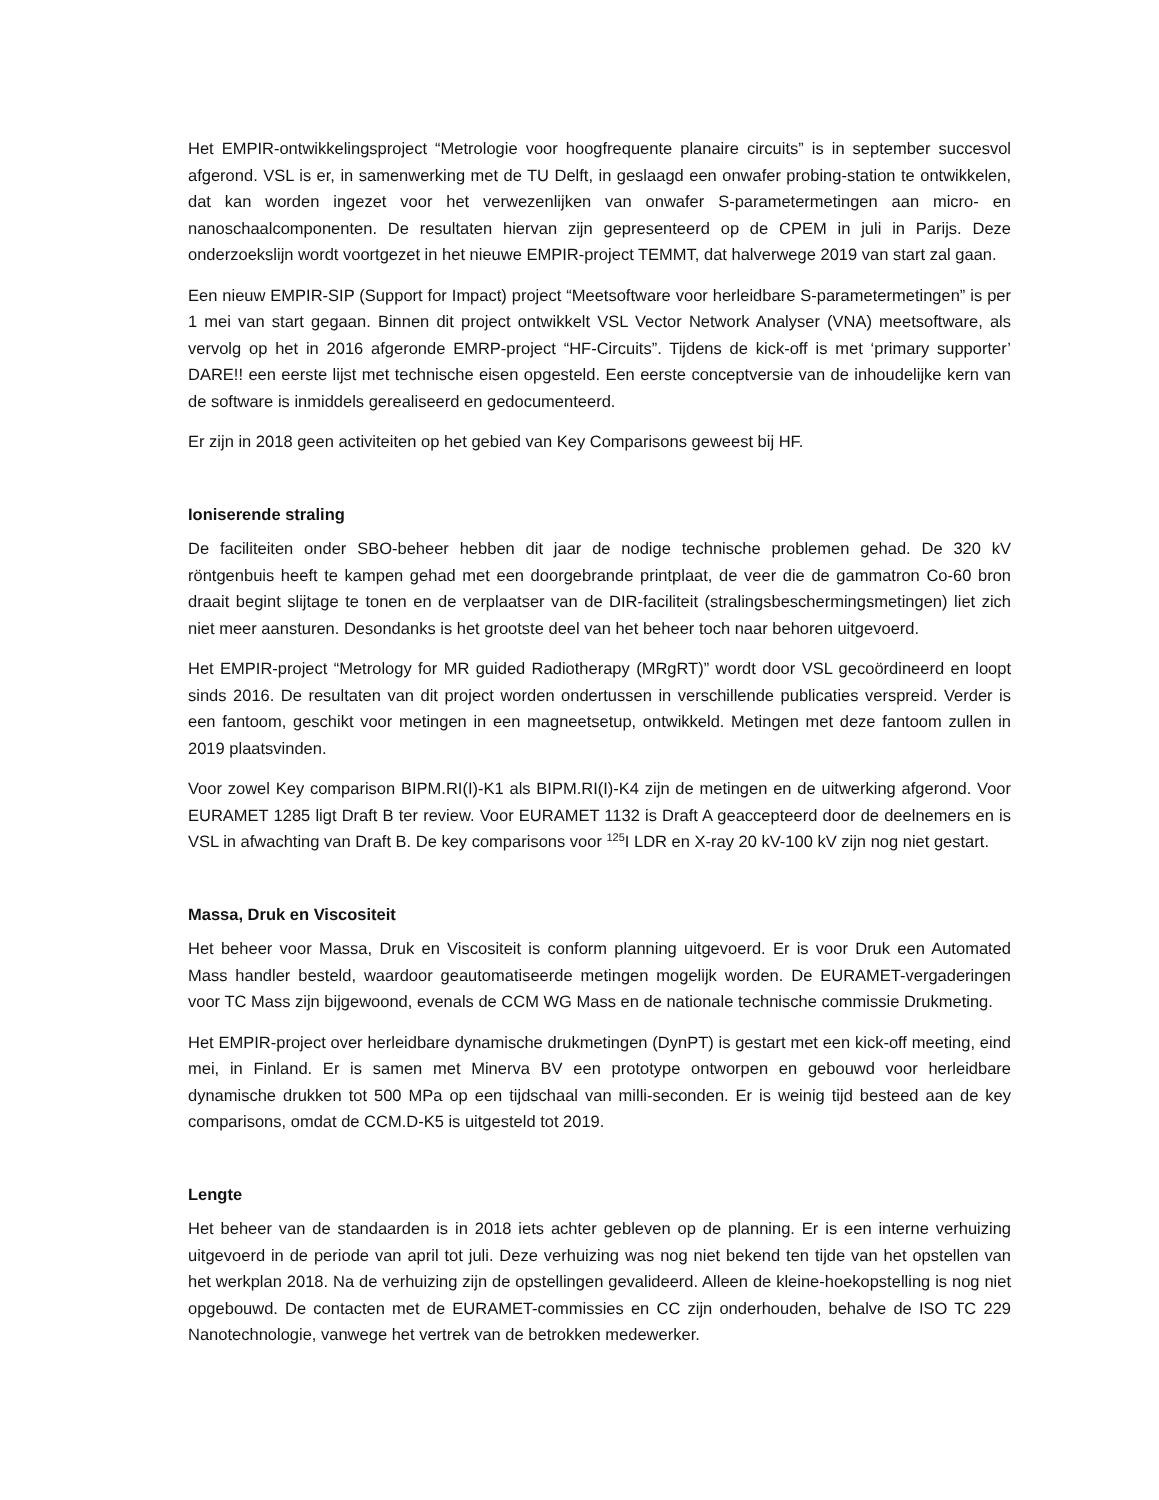Het EMPIR-ontwikkelingsproject “Metrologie voor hoogfrequente planaire circuits” is in september succesvol afgerond. VSL is er, in samenwerking met de TU Delft, in geslaagd een onwafer probing-station te ontwikkelen, dat kan worden ingezet voor het verwezenlijken van onwafer S-parametermetingen aan micro- en nanoschaalcomponenten. De resultaten hiervan zijn gepresenteerd op de CPEM in juli in Parijs. Deze onderzoekslijn wordt voortgezet in het nieuwe EMPIR-project TEMMT, dat halverwege 2019 van start zal gaan.
Een nieuw EMPIR-SIP (Support for Impact) project “Meetsoftware voor herleidbare S-parametermetingen” is per 1 mei van start gegaan. Binnen dit project ontwikkelt VSL Vector Network Analyser (VNA) meetsoftware, als vervolg op het in 2016 afgeronde EMRP-project “HF-Circuits”. Tijdens de kick-off is met ‘primary supporter’ DARE!! een eerste lijst met technische eisen opgesteld. Een eerste conceptversie van de inhoudelijke kern van de software is inmiddels gerealiseerd en gedocumenteerd.
Er zijn in 2018 geen activiteiten op het gebied van Key Comparisons geweest bij HF.
Ioniserende straling
De faciliteiten onder SBO-beheer hebben dit jaar de nodige technische problemen gehad. De 320 kV röntgenbuis heeft te kampen gehad met een doorgebrande printplaat, de veer die de gammatron Co-60 bron draait begint slijtage te tonen en de verplaatser van de DIR-faciliteit (stralingsbeschermingsmetingen) liet zich niet meer aansturen. Desondanks is het grootste deel van het beheer toch naar behoren uitgevoerd.
Het EMPIR-project “Metrology for MR guided Radiotherapy (MRgRT)” wordt door VSL gecoördineerd en loopt sinds 2016. De resultaten van dit project worden ondertussen in verschillende publicaties verspreid. Verder is een fantoom, geschikt voor metingen in een magneetsetup, ontwikkeld. Metingen met deze fantoom zullen in 2019 plaatsvinden.
Voor zowel Key comparison BIPM.RI(I)-K1 als BIPM.RI(I)-K4 zijn de metingen en de uitwerking afgerond. Voor EURAMET 1285 ligt Draft B ter review. Voor EURAMET 1132 is Draft A geaccepteerd door de deelnemers en is VSL in afwachting van Draft B. De key comparisons voor <sup>125</sup>I LDR en X-ray 20 kV-100 kV zijn nog niet gestart.
Massa, Druk en Viscositeit
Het beheer voor Massa, Druk en Viscositeit is conform planning uitgevoerd. Er is voor Druk een Automated Mass handler besteld, waardoor geautomatiseerde metingen mogelijk worden. De EURAMET-vergaderingen voor TC Mass zijn bijgewoond, evenals de CCM WG Mass en de nationale technische commissie Drukmeting.
Het EMPIR-project over herleidbare dynamische drukmetingen (DynPT) is gestart met een kick-off meeting, eind mei, in Finland. Er is samen met Minerva BV een prototype ontworpen en gebouwd voor herleidbare dynamische drukken tot 500 MPa op een tijdschaal van milli-seconden. Er is weinig tijd besteed aan de key comparisons, omdat de CCM.D-K5 is uitgesteld tot 2019.
Lengte
Het beheer van de standaarden is in 2018 iets achter gebleven op de planning. Er is een interne verhuizing uitgevoerd in de periode van april tot juli. Deze verhuizing was nog niet bekend ten tijde van het opstellen van het werkplan 2018. Na de verhuizing zijn de opstellingen gevalideerd. Alleen de kleine-hoekopstelling is nog niet opgebouwd. De contacten met de EURAMET-commissies en CC zijn onderhouden, behalve de ISO TC 229 Nanotechnologie, vanwege het vertrek van de betrokken medewerker.